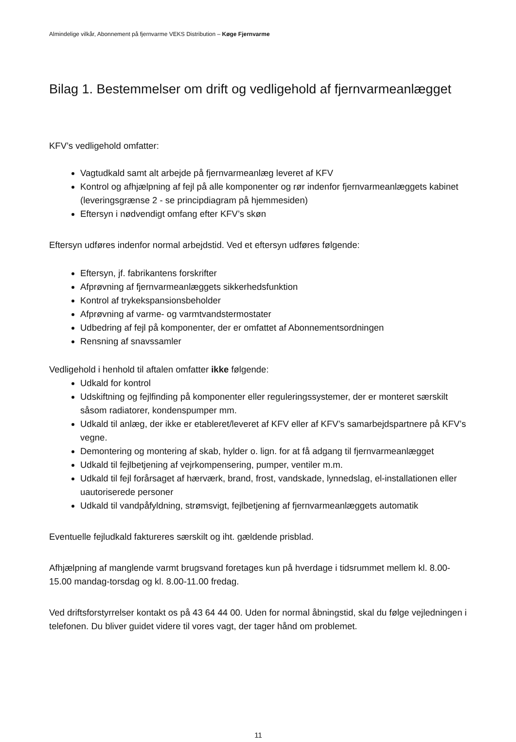Almindelige vilkår, Abonnement på fjernvarme VEKS Distribution – Køge Fjernvarme
Bilag 1. Bestemmelser om drift og vedligehold af fjernvarmeanlægget
KFV’s vedligehold omfatter:
Vagtudkald samt alt arbejde på fjernvarmeanlæg leveret af KFV
Kontrol og afhjælpning af fejl på alle komponenter og rør indenfor fjernvarmeanlæggets kabinet (leveringsgrænse 2 - se principdiagram på hjemmesiden)
Eftersyn i nødvendigt omfang efter KFV’s skøn
Eftersyn udføres indenfor normal arbejdstid. Ved et eftersyn udføres følgende:
Eftersyn, jf. fabrikantens forskrifter
Afprøvning af fjernvarmeanlæggets sikkerhedsfunktion
Kontrol af trykekspansionsbeholder
Afprøvning af varme- og varmtvandstermostater
Udbedring af fejl på komponenter, der er omfattet af Abonnementsordningen
Rensning af snavssamler
Vedligehold i henhold til aftalen omfatter ikke følgende:
Udkald for kontrol
Udskiftning og fejlfinding på komponenter eller reguleringssystemer, der er monteret særskilt såsom radiatorer, kondenspumper mm.
Udkald til anlæg, der ikke er etableret/leveret af KFV eller af KFV’s samarbejdspartnere på KFV’s vegne.
Demontering og montering af skab, hylder o. lign. for at få adgang til fjernvarmeanlægget
Udkald til fejlbetjening af vejrkompensering, pumper, ventiler m.m.
Udkald til fejl forårsaget af hærværk, brand, frost, vandskade, lynnedslag, el-installationen eller uautoriserede personer
Udkald til vandpåfyldning, strømsvigt, fejlbetjening af fjernvarmeanlæggets automatik
Eventuelle fejludkald faktureres særskilt og iht. gældende prisblad.
Afhjælpning af manglende varmt brugsvand foretages kun på hverdage i tidsrummet mellem kl. 8.00-15.00 mandag-torsdag og kl. 8.00-11.00 fredag.
Ved driftsforstyrrelser kontakt os på 43 64 44 00. Uden for normal åbningstid, skal du følge vejledningen i telefonen. Du bliver guidet videre til vores vagt, der tager hånd om problemet.
11